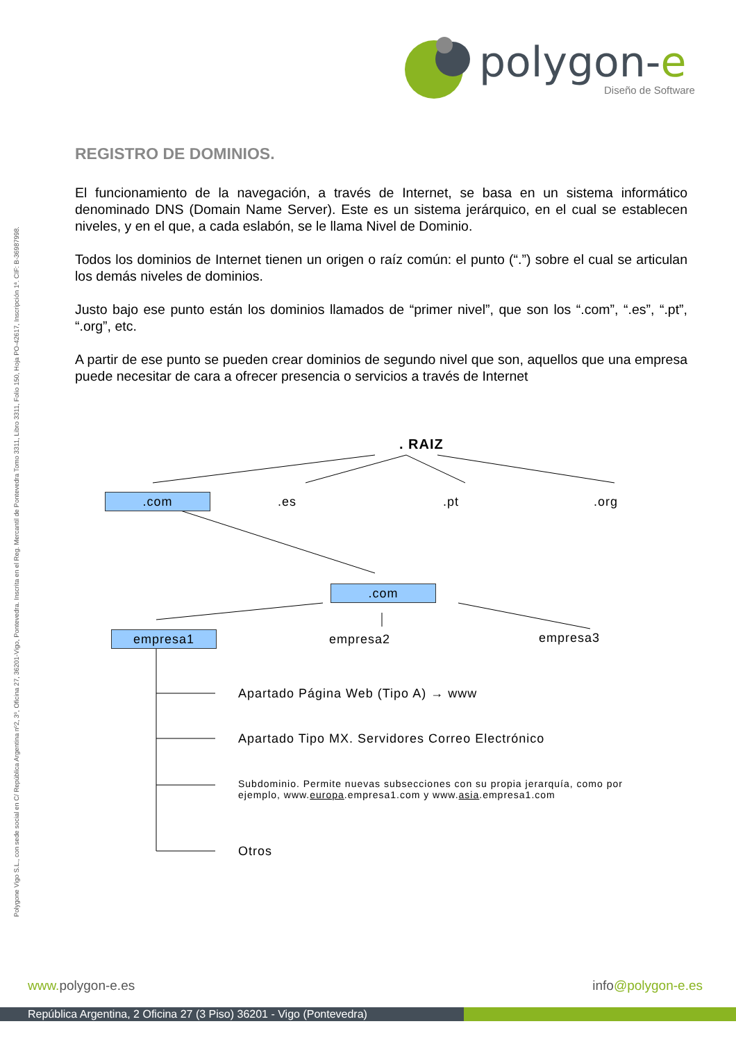polygon-e
Diseño de Software
Polygone Vigo S.L., con sede social en C/ República Argentina nº2, 3º, Oficina 27, 36201-Vigo, Pontevedra. Inscrita en el Reg. Mercantil de Pontevedra Tomo 3311, Libro 3311, Folio 150, Hoja PO-42617, Inscripción 1ª. CIF: B-36987998.
REGISTRO DE DOMINIOS.
El funcionamiento de la navegación, a través de Internet, se basa en un sistema informático denominado DNS (Domain Name Server). Este es un sistema jerárquico, en el cual se establecen niveles, y en el que, a cada eslabón, se le llama Nivel de Dominio.
Todos los dominios de Internet tienen un origen o raíz común: el punto (“.”) sobre el cual se articulan los demás niveles de dominios.
Justo bajo ese punto están los dominios llamados de “primer nivel”, que son los “.com”, “.es”, “.pt”, “.org”, etc.
A partir de ese punto se pueden crear dominios de segundo nivel que son, aquellos que una empresa puede necesitar de cara a ofrecer presencia o servicios a través de Internet
. RAIZ
.com .es .pt .org
.com
empresa1 empresa2 empresa3
Apartado Página Web (Tipo A) → www
Apartado Tipo MX. Servidores Correo Electrónico
Subdominio. Permite nuevas subsecciones con su propia jerarquía, como por ejemplo, www.europa.empresa1.com y www.asia.empresa1.com
Otros
www. polygon-e.es info@polygon-e.es
República Argentina, 2 Oficina 27 (3 Piso) 36201 - Vigo (Pontevedra)